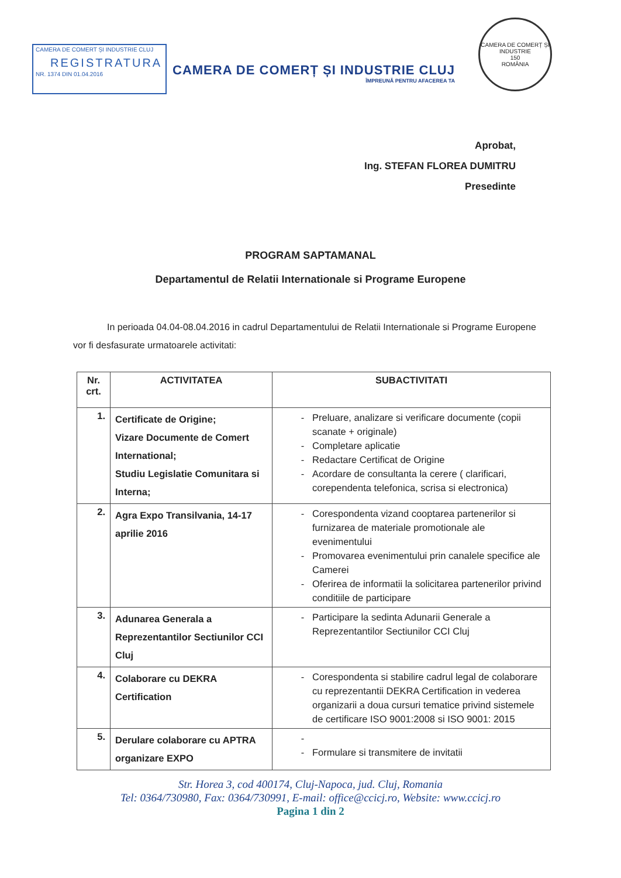CAMERA DE COMERT ȘI INDUSTRIE CLUJ
REGISTRATURA
NR. 1374 DIN 01.04.2016
CAMERA DE COMERȚ ȘI INDUSTRIE CLUJ
ÎMPREUNĂ PENTRU AFACEREA TA
CAMERA DE COMERȚ ȘI INDUSTRIE
150
ROMÂNIA
Aprobat,
Ing. STEFAN FLOREA DUMITRU
Presedinte
PROGRAM SAPTAMANAL
Departamentul de Relatii Internationale si Programe Europene
In perioada 04.04-08.04.2016 in cadrul Departamentului de Relatii Internationale si Programe Europene vor fi desfasurate urmatoarele activitati:
| Nr. crt. | ACTIVITATEA | SUBACTIVITATI |
| --- | --- | --- |
| 1. | Certificate de Origine; Vizare Documente de Comert International; Studiu Legislatie Comunitara si Interna; | Preluare, analizare si verificare documente (copii scanate + originale) Completare aplicatie Redactare Certificat de Origine Acordare de consultanta la cerere ( clarificari, corependenta telefonica, scrisa si electronica) |
| 2. | Agra Expo Transilvania, 14-17 aprilie 2016 | Corespondenta vizand cooptarea partenerilor si furnizarea de materiale promotionale ale evenimentului Promovarea evenimentului prin canalele specifice ale Camerei Oferirea de informatii la solicitarea partenerilor privind conditiile de participare |
| 3. | Adunarea Generala a Reprezentantilor Sectiunilor CCI Cluj | Participare la sedinta Adunarii Generale a Reprezentantilor Sectiunilor CCI Cluj |
| 4. | Colaborare cu DEKRA Certification | Corespondenta si stabilire cadrul legal de colaborare cu reprezentantii DEKRA Certification in vederea organizarii a doua cursuri tematice privind sistemele de certificare ISO 9001:2008 si ISO 9001: 2015 |
| 5. | Derulare colaborare cu APTRA organizare EXPO | Formulare si transmitere de invitatii |
Str. Horea 3, cod 400174, Cluj-Napoca, jud. Cluj, Romania
Tel: 0364/730980, Fax: 0364/730991, E-mail: office@ccicj.ro, Website: www.ccicj.ro
Pagina 1 din 2